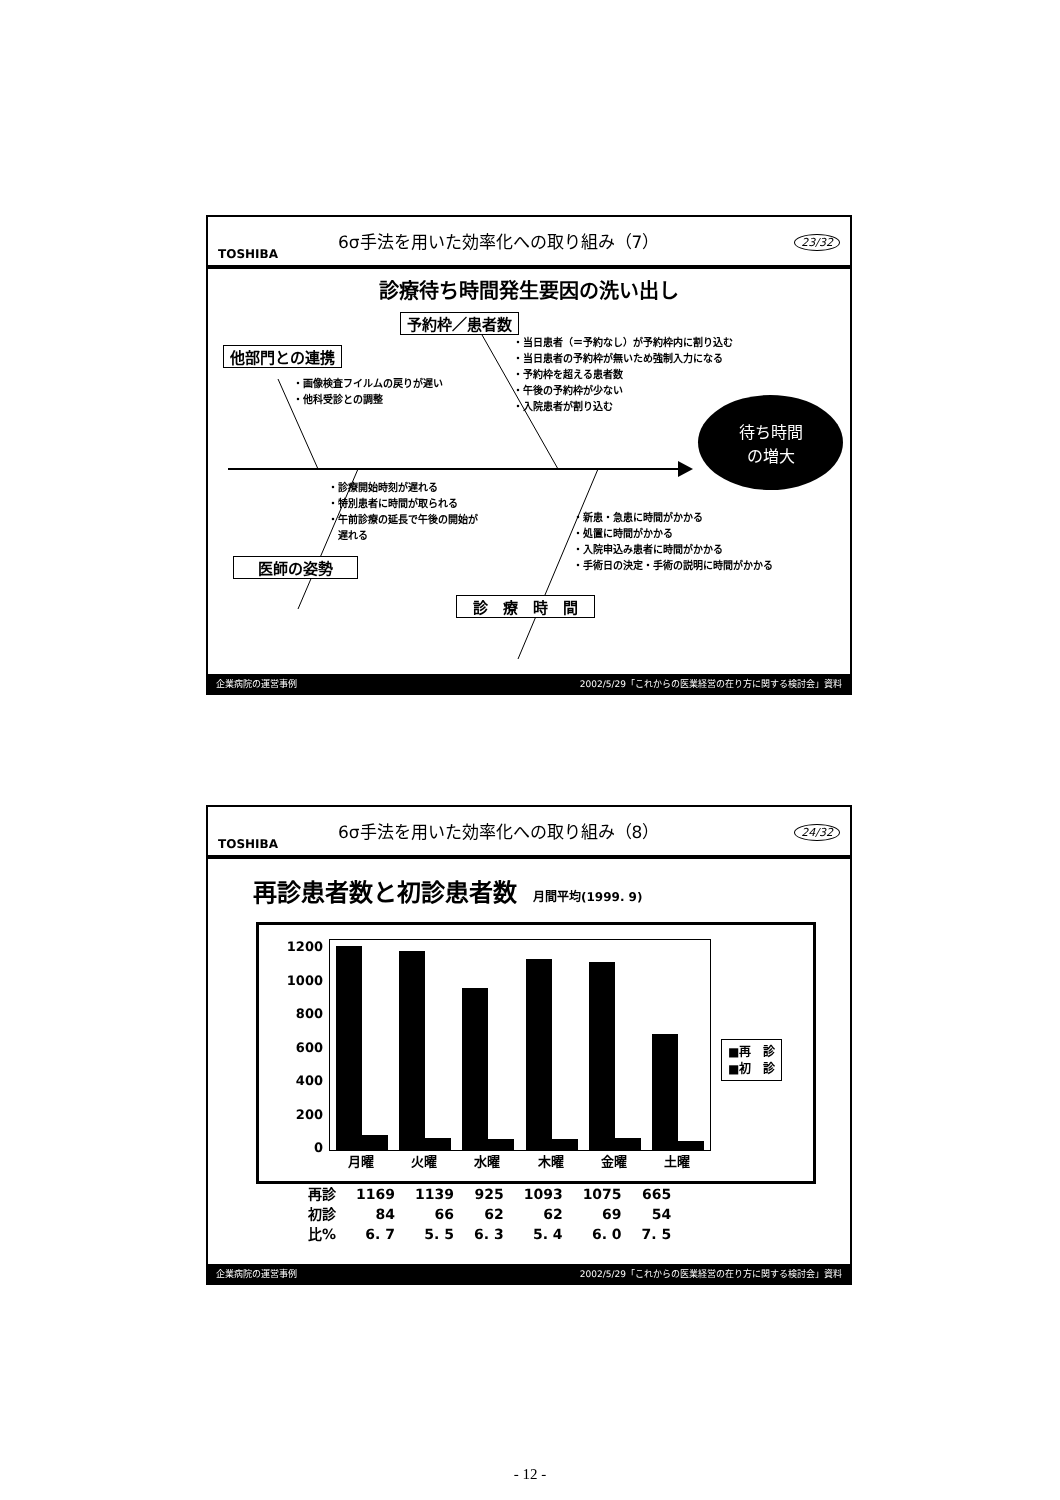TOSHIBA
6σ手法を用いた効率化への取り組み（7）
23/32
診療待ち時間発生要因の洗い出し
予約枠／患者数
他部門との連携
・画像検査フイルムの戻りが遅い
・他科受診との調整
・当日患者（＝予約なし）が予約枠内に割り込む
・当日患者の予約枠が無いため強制入力になる
・予約枠を超える患者数
・午後の予約枠が少ない
・入院患者が割り込む
待ち時間
の増大
・診療開始時刻が遅れる
・特別患者に時間が取られる
・午前診療の延長で午後の開始が
　遅れる
医師の姿勢
・新患・急患に時間がかかる
・処置に時間がかかる
・入院申込み患者に時間がかかる
・手術日の決定・手術の説明に時間がかかる
診　療　時　間
企業病院の運営事例 2002/5/29「これからの医業経営の在り方に関する検討会」資料
TOSHIBA
6σ手法を用いた効率化への取り組み（8）
24/32
再診患者数と初診患者数　月間平均(1999. 9)
1200
1000
800
600
400
200
0
月曜 火曜 水曜 木曜 金曜 土曜
■再　診
■初　診
| 再診 | 1169 | 1139 | 925 | 1093 | 1075 | 665 |
| 初診 | 84 | 66 | 62 | 62 | 69 | 54 |
| 比% | 6. 7 | 5. 5 | 6. 3 | 5. 4 | 6. 0 | 7. 5 |
企業病院の運営事例 2002/5/29「これからの医業経営の在り方に関する検討会」資料
- 12 -